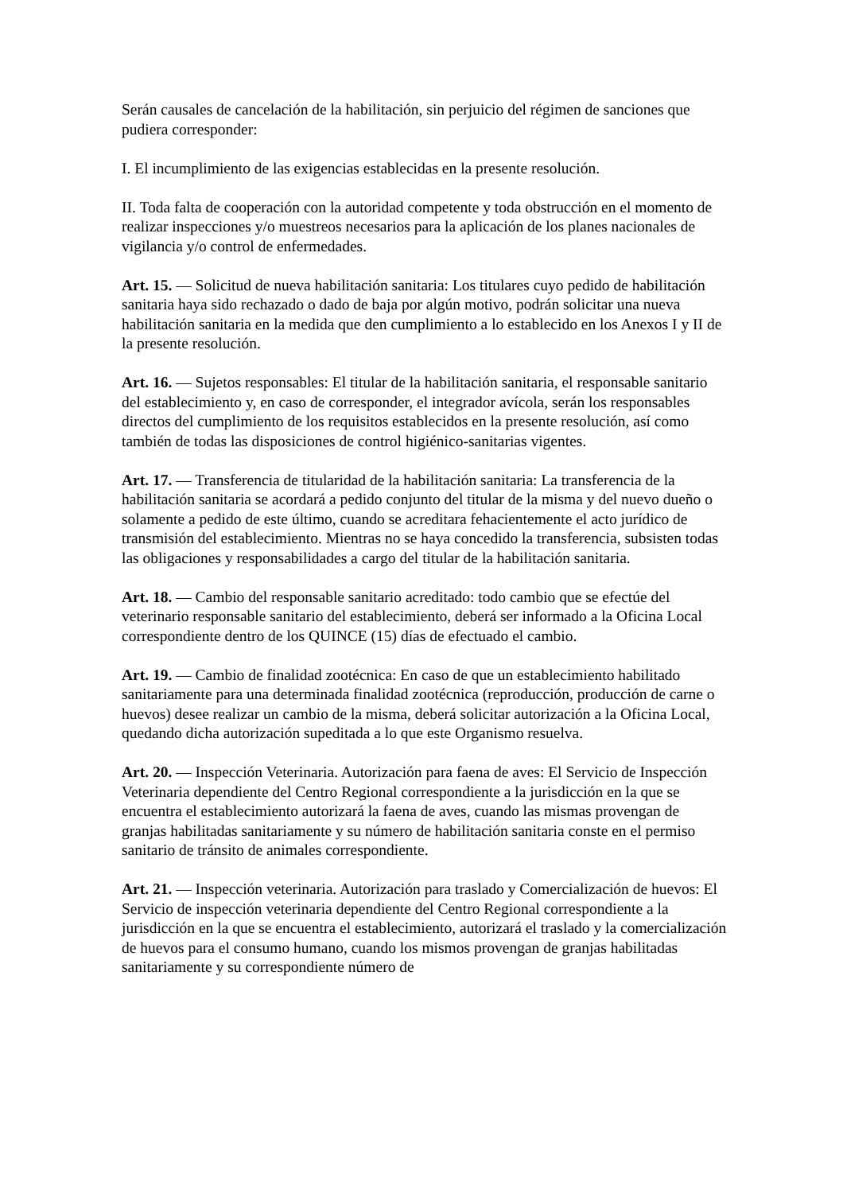Serán causales de cancelación de la habilitación, sin perjuicio del régimen de sanciones que pudiera corresponder:
I. El incumplimiento de las exigencias establecidas en la presente resolución.
II. Toda falta de cooperación con la autoridad competente y toda obstrucción en el momento de realizar inspecciones y/o muestreos necesarios para la aplicación de los planes nacionales de vigilancia y/o control de enfermedades.
Art. 15. — Solicitud de nueva habilitación sanitaria: Los titulares cuyo pedido de habilitación sanitaria haya sido rechazado o dado de baja por algún motivo, podrán solicitar una nueva habilitación sanitaria en la medida que den cumplimiento a lo establecido en los Anexos I y II de la presente resolución.
Art. 16. — Sujetos responsables: El titular de la habilitación sanitaria, el responsable sanitario del establecimiento y, en caso de corresponder, el integrador avícola, serán los responsables directos del cumplimiento de los requisitos establecidos en la presente resolución, así como también de todas las disposiciones de control higiénico-sanitarias vigentes.
Art. 17. — Transferencia de titularidad de la habilitación sanitaria: La transferencia de la habilitación sanitaria se acordará a pedido conjunto del titular de la misma y del nuevo dueño o solamente a pedido de este último, cuando se acreditara fehacientemente el acto jurídico de transmisión del establecimiento. Mientras no se haya concedido la transferencia, subsisten todas las obligaciones y responsabilidades a cargo del titular de la habilitación sanitaria.
Art. 18. — Cambio del responsable sanitario acreditado: todo cambio que se efectúe del veterinario responsable sanitario del establecimiento, deberá ser informado a la Oficina Local correspondiente dentro de los QUINCE (15) días de efectuado el cambio.
Art. 19. — Cambio de finalidad zootécnica: En caso de que un establecimiento habilitado sanitariamente para una determinada finalidad zootécnica (reproducción, producción de carne o huevos) desee realizar un cambio de la misma, deberá solicitar autorización a la Oficina Local, quedando dicha autorización supeditada a lo que este Organismo resuelva.
Art. 20. — Inspección Veterinaria. Autorización para faena de aves: El Servicio de Inspección Veterinaria dependiente del Centro Regional correspondiente a la jurisdicción en la que se encuentra el establecimiento autorizará la faena de aves, cuando las mismas provengan de granjas habilitadas sanitariamente y su número de habilitación sanitaria conste en el permiso sanitario de tránsito de animales correspondiente.
Art. 21. — Inspección veterinaria. Autorización para traslado y Comercialización de huevos: El Servicio de inspección veterinaria dependiente del Centro Regional correspondiente a la jurisdicción en la que se encuentra el establecimiento, autorizará el traslado y la comercialización de huevos para el consumo humano, cuando los mismos provengan de granjas habilitadas sanitariamente y su correspondiente número de